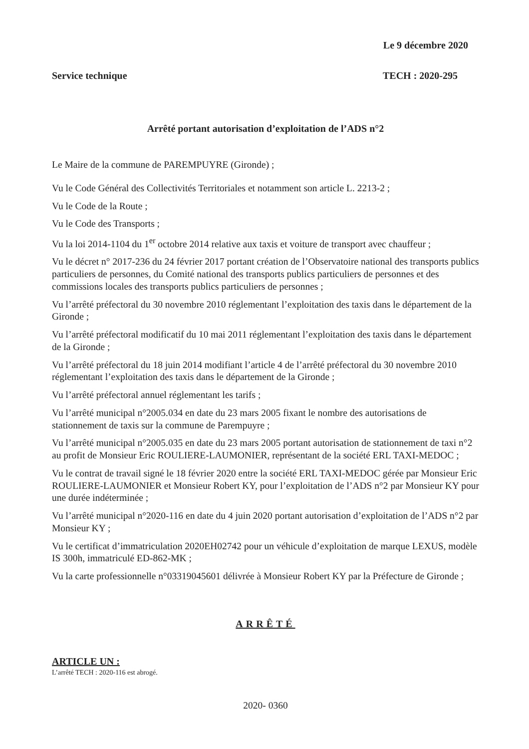Le 9 décembre 2020
Service technique TECH : 2020-295
Arrêté portant autorisation d’exploitation de l’ADS n°2
Le Maire de la commune de PAREMPUYRE (Gironde) ;
Vu le Code Général des Collectivités Territoriales et notamment son article L. 2213-2 ;
Vu le Code de la Route ;
Vu le Code des Transports ;
Vu la loi 2014-1104 du 1<sup>er</sup> octobre 2014 relative aux taxis et voiture de transport avec chauffeur ;
Vu le décret n° 2017-236 du 24 février 2017 portant création de l’Observatoire national des transports publics particuliers de personnes, du Comité national des transports publics particuliers de personnes et des commissions locales des transports publics particuliers de personnes ;
Vu l’arrêté préfectoral du 30 novembre 2010 réglementant l’exploitation des taxis dans le département de la Gironde ;
Vu l’arrêté préfectoral modificatif du 10 mai 2011 réglementant l’exploitation des taxis dans le département de la Gironde ;
Vu l’arrêté préfectoral du 18 juin 2014 modifiant l’article 4 de l’arrêté préfectoral du 30 novembre 2010 réglementant l’exploitation des taxis dans le département de la Gironde ;
Vu l’arrêté préfectoral annuel réglementant les tarifs ;
Vu l’arrêté municipal n°2005.034 en date du 23 mars 2005 fixant le nombre des autorisations de stationnement de taxis sur la commune de Parempuyre ;
Vu l’arrêté municipal n°2005.035 en date du 23 mars 2005 portant autorisation de stationnement de taxi n°2 au profit de Monsieur Eric ROULIERE-LAUMONIER, représentant de la société ERL TAXI-MEDOC ;
Vu le contrat de travail signé le 18 février 2020 entre la société ERL TAXI-MEDOC gérée par Monsieur Eric ROULIERE-LAUMONIER et Monsieur Robert KY, pour l’exploitation de l’ADS n°2 par Monsieur KY pour une durée indéterminée ;
Vu l’arrêté municipal n°2020-116 en date du 4 juin 2020 portant autorisation d’exploitation de l’ADS n°2 par Monsieur KY ;
Vu le certificat d’immatriculation 2020EH02742 pour un véhicule d’exploitation de marque LEXUS, modèle IS 300h, immatriculé ED-862-MK ;
Vu la carte professionnelle n°03319045601 délivrée à Monsieur Robert KY par la Préfecture de Gironde ;
ARRÊTÉ
ARTICLE UN :
L’arrêté TECH : 2020-116 est abrogé.
2020- 0360